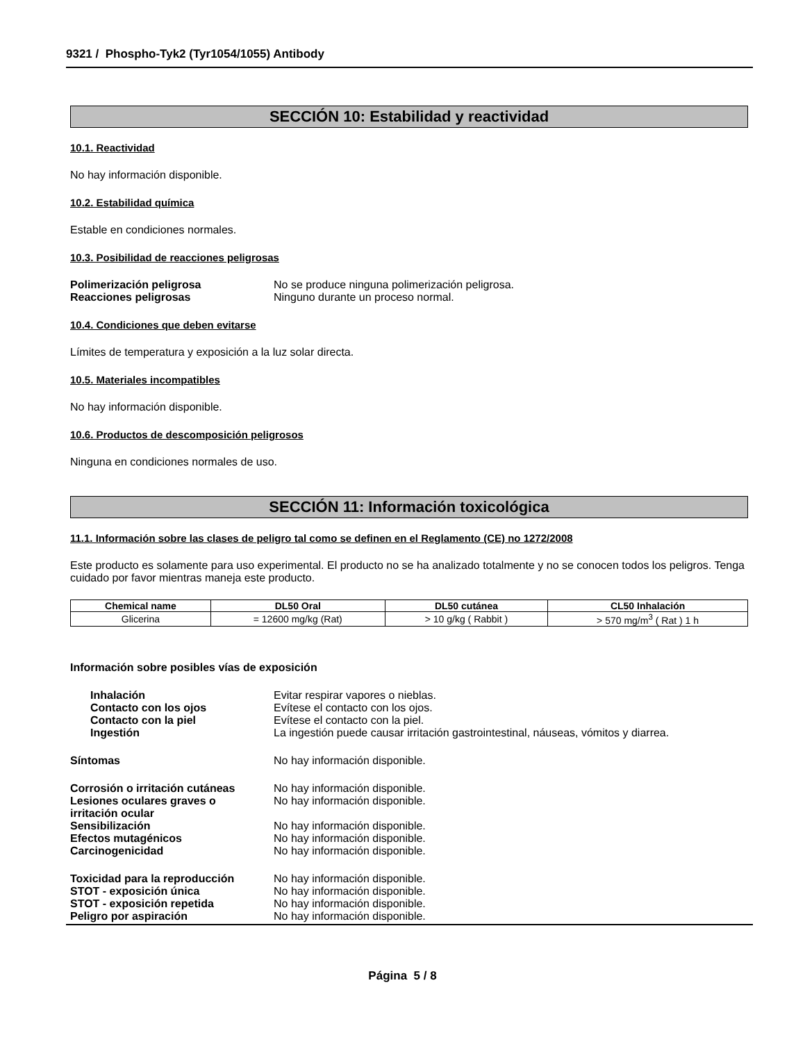9321 / Phospho-Tyk2 (Tyr1054/1055) Antibody
SECCIÓN 10: Estabilidad y reactividad
10.1. Reactividad
No hay información disponible.
10.2. Estabilidad química
Estable en condiciones normales.
10.3. Posibilidad de reacciones peligrosas
Polimerización peligrosa No se produce ninguna polimerización peligrosa. Reacciones peligrosas Ninguno durante un proceso normal.
10.4. Condiciones que deben evitarse
Límites de temperatura y exposición a la luz solar directa.
10.5. Materiales incompatibles
No hay información disponible.
10.6. Productos de descomposición peligrosos
Ninguna en condiciones normales de uso.
SECCIÓN 11: Información toxicológica
11.1. Información sobre las clases de peligro tal como se definen en el Reglamento (CE) no 1272/2008
Este producto es solamente para uso experimental. El producto no se ha analizado totalmente y no se conocen todos los peligros. Tenga cuidado por favor mientras maneja este producto.
| Chemical name | DL50 Oral | DL50 cutánea | CL50 Inhalación |
| --- | --- | --- | --- |
| Glicerina | = 12600 mg/kg (Rat) | > 10 g/kg ( Rabbit ) | > 570 mg/m<sup>3</sup> ( Rat ) 1 h |
Información sobre posibles vías de exposición
Inhalación Evitar respirar vapores o nieblas. Contacto con los ojos Evítese el contacto con los ojos. Contacto con la piel Evítese el contacto con la piel. Ingestión La ingestión puede causar irritación gastrointestinal, náuseas, vómitos y diarrea.
Síntomas No hay información disponible.
Corrosión o irritación cutáneas No hay información disponible. Lesiones oculares graves o
irritación ocular No hay información disponible. Sensibilización No hay información disponible. Efectos mutagénicos No hay información disponible. Carcinogenicidad No hay información disponible.
Toxicidad para la reproducción No hay información disponible. STOT - exposición única No hay información disponible. STOT - exposición repetida No hay información disponible. Peligro por aspiración No hay información disponible.
Página 5 / 8